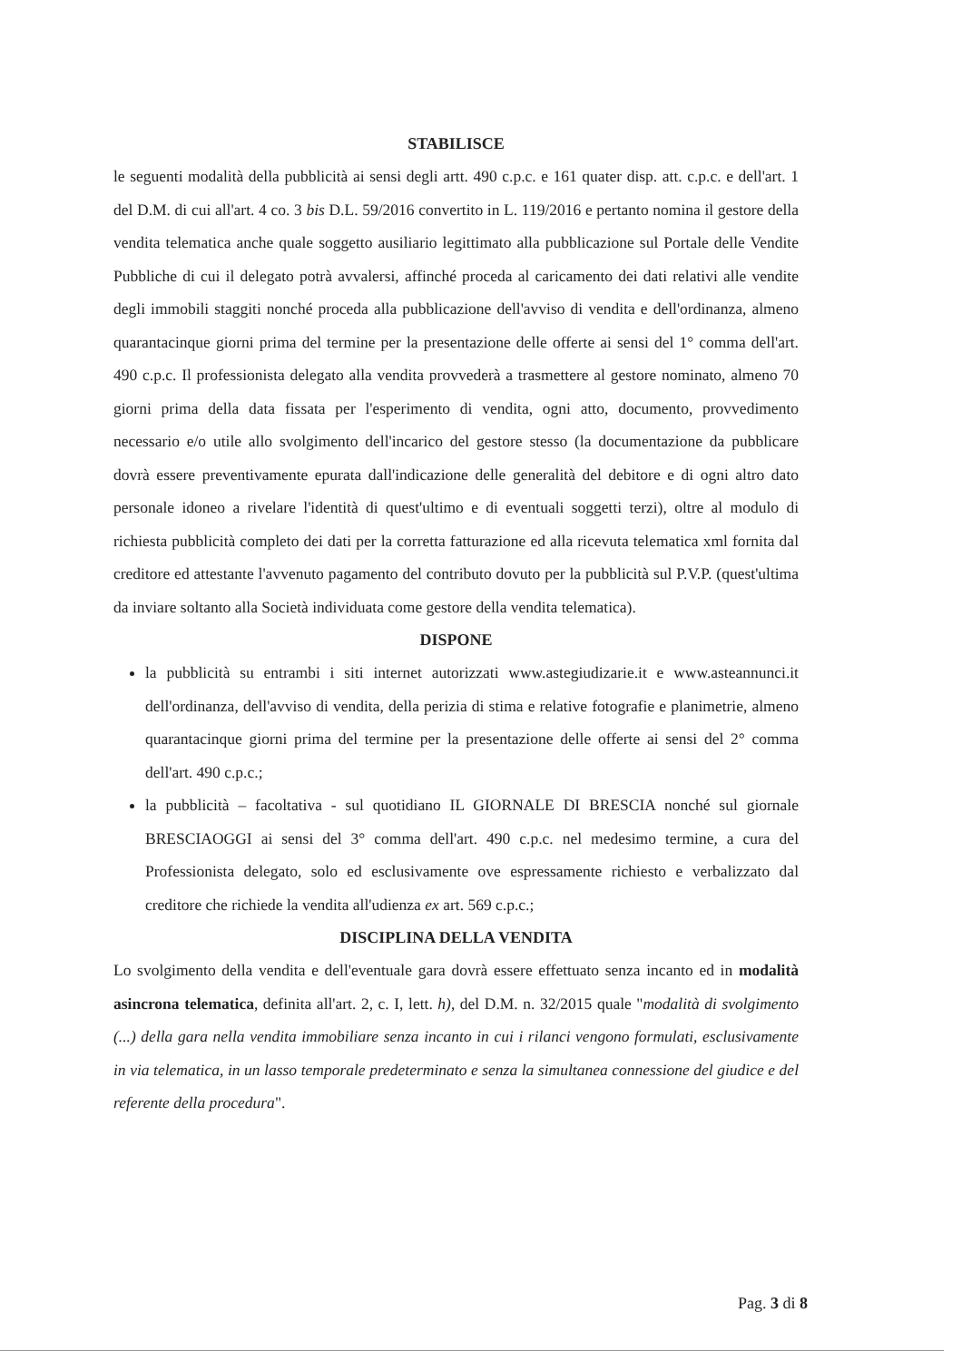STABILISCE
le seguenti modalità della pubblicità ai sensi degli artt. 490 c.p.c. e 161 quater disp. att. c.p.c. e dell'art. 1 del D.M. di cui all'art. 4 co. 3 bis D.L. 59/2016 convertito in L. 119/2016 e pertanto nomina il gestore della vendita telematica anche quale soggetto ausiliario legittimato alla pubblicazione sul Portale delle Vendite Pubbliche di cui il delegato potrà avvalersi, affinché proceda al caricamento dei dati relativi alle vendite degli immobili staggiti nonché proceda alla pubblicazione dell'avviso di vendita e dell'ordinanza, almeno quarantacinque giorni prima del termine per la presentazione delle offerte ai sensi del 1° comma dell'art. 490 c.p.c. Il professionista delegato alla vendita provvederà a trasmettere al gestore nominato, almeno 70 giorni prima della data fissata per l'esperimento di vendita, ogni atto, documento, provvedimento necessario e/o utile allo svolgimento dell'incarico del gestore stesso (la documentazione da pubblicare dovrà essere preventivamente epurata dall'indicazione delle generalità del debitore e di ogni altro dato personale idoneo a rivelare l'identità di quest'ultimo e di eventuali soggetti terzi), oltre al modulo di richiesta pubblicità completo dei dati per la corretta fatturazione ed alla ricevuta telematica xml fornita dal creditore ed attestante l'avvenuto pagamento del contributo dovuto per la pubblicità sul P.V.P. (quest'ultima da inviare soltanto alla Società individuata come gestore della vendita telematica).
DISPONE
la pubblicità su entrambi i siti internet autorizzati www.astegiudizarie.it e www.asteannunci.it dell'ordinanza, dell'avviso di vendita, della perizia di stima e relative fotografie e planimetrie, almeno quarantacinque giorni prima del termine per la presentazione delle offerte ai sensi del 2° comma dell'art. 490 c.p.c.;
la pubblicità – facoltativa - sul quotidiano IL GIORNALE DI BRESCIA nonché sul giornale BRESCIAOGGI ai sensi del 3° comma dell'art. 490 c.p.c. nel medesimo termine, a cura del Professionista delegato, solo ed esclusivamente ove espressamente richiesto e verbalizzato dal creditore che richiede la vendita all'udienza ex art. 569 c.p.c.;
DISCIPLINA DELLA VENDITA
Lo svolgimento della vendita e dell'eventuale gara dovrà essere effettuato senza incanto ed in modalità asincrona telematica, definita all'art. 2, c. I, lett. h), del D.M. n. 32/2015 quale "modalità di svolgimento (...) della gara nella vendita immobiliare senza incanto in cui i rilanci vengono formulati, esclusivamente in via telematica, in un lasso temporale predeterminato e senza la simultanea connessione del giudice e del referente della procedura".
Pag. 3 di 8